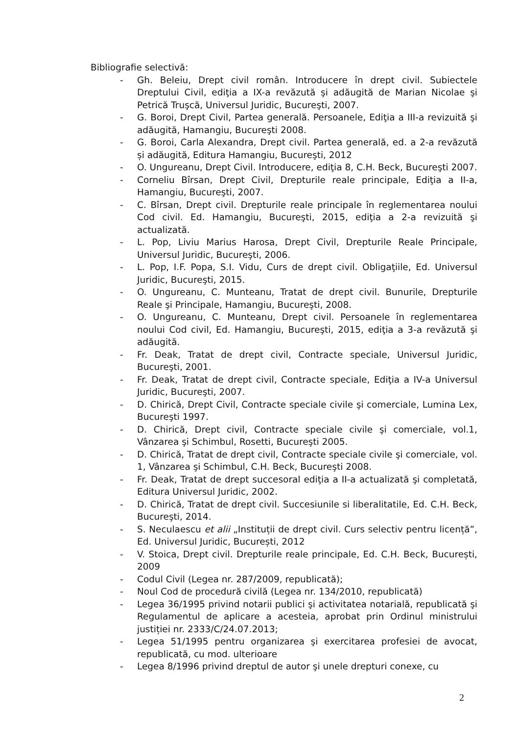Bibliografie selectivă:
- Gh. Beleiu, Drept civil român. Introducere în drept civil. Subiectele Dreptului Civil, ediţia a IX-a revăzută şi adăugită de Marian Nicolae şi Petrică Truşcă, Universul Juridic, Bucureşti, 2007.
- G. Boroi, Drept Civil, Partea generală. Persoanele, Ediţia a III-a revizuită şi adăugită, Hamangiu, Bucureşti 2008.
- G. Boroi, Carla Alexandra, Drept civil. Partea generală, ed. a 2-a revăzută și adăugită, Editura Hamangiu, Bucureşti, 2012
- O. Ungureanu, Drept Civil. Introducere, ediţia 8, C.H. Beck, Bucureşti 2007.
- Corneliu Bîrsan, Drept Civil, Drepturile reale principale, Ediţia a II-a, Hamangiu, Bucureşti, 2007.
- C. Bîrsan, Drept civil. Drepturile reale principale în reglementarea noului Cod civil. Ed. Hamangiu, Bucureşti, 2015, ediţia a 2-a revizuită şi actualizată.
- L. Pop, Liviu Marius Harosa, Drept Civil, Drepturile Reale Principale, Universul Juridic, Bucureşti, 2006.
- L. Pop, I.F. Popa, S.I. Vidu, Curs de drept civil. Obligaţiile, Ed. Universul Juridic, Bucureşti, 2015.
- O. Ungureanu, C. Munteanu, Tratat de drept civil. Bunurile, Drepturile Reale şi Principale, Hamangiu, Bucureşti, 2008.
- O. Ungureanu, C. Munteanu, Drept civil. Persoanele în reglementarea noului Cod civil, Ed. Hamangiu, Bucureşti, 2015, ediţia a 3-a revăzută şi adăugită.
- Fr. Deak, Tratat de drept civil, Contracte speciale, Universul Juridic, Bucureşti, 2001.
- Fr. Deak, Tratat de drept civil, Contracte speciale, Ediţia a IV-a Universul Juridic, Bucureşti, 2007.
- D. Chirică, Drept Civil, Contracte speciale civile şi comerciale, Lumina Lex, Bucureşti 1997.
- D. Chirică, Drept civil, Contracte speciale civile şi comerciale, vol.1, Vânzarea şi Schimbul, Rosetti, Bucureşti 2005.
- D. Chirică, Tratat de drept civil, Contracte speciale civile şi comerciale, vol. 1, Vânzarea şi Schimbul, C.H. Beck, Bucureşti 2008.
- Fr. Deak, Tratat de drept succesoral ediţia a II-a actualizată şi completată, Editura Universul Juridic, 2002.
- D. Chirică, Tratat de drept civil. Succesiunile si liberalitatile, Ed. C.H. Beck, Bucureşti, 2014.
- S. Neculaescu et alii „Instituții de drept civil. Curs selectiv pentru licență”, Ed. Universul Juridic, București, 2012
- V. Stoica, Drept civil. Drepturile reale principale, Ed. C.H. Beck, București, 2009
- Codul Civil (Legea nr. 287/2009, republicată);
- Noul Cod de procedură civilă (Legea nr. 134/2010, republicată)
- Legea 36/1995 privind notarii publici şi activitatea notarială, republicată şi Regulamentul de aplicare a acesteia, aprobat prin Ordinul ministrului justiției nr. 2333/C/24.07.2013;
- Legea 51/1995 pentru organizarea şi exercitarea profesiei de avocat, republicată, cu mod. ulterioare
- Legea 8/1996 privind dreptul de autor şi unele drepturi conexe, cu
2